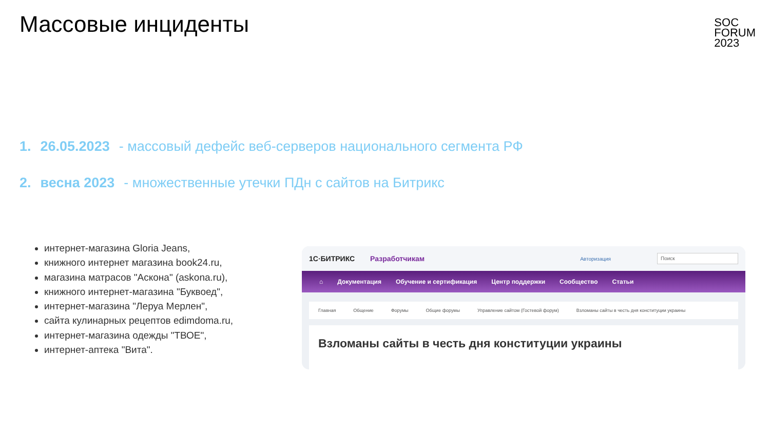Массовые инциденты
SOC
FORUM
2023
1. 26.05.2023 - массовый дефейс веб-серверов национального сегмента РФ
2. весна 2023 - множественные утечки ПДн с сайтов на Битрикс
интернет-магазина Gloria Jeans,
книжного интернет магазина book24.ru,
магазина матрасов "Аскона" (askona.ru),
книжного интернет-магазина "Буквоед",
интернет-магазина "Леруа Мерлен",
сайта кулинарных рецептов edimdoma.ru,
интернет-магазина одежды "ТВОЕ",
интернет-аптека "Вита".
1С·БИТРИКС Разработчикам Авторизация Поиск
⌂ Документация Обучение и сертификация Центр поддержки Сообщество Статьи
Главная Общение Форумы Общие форумы Управление сайтом (Гостевой форум) Взломаны сайты в честь дня конституции украины
Взломаны сайты в честь дня конституции украины